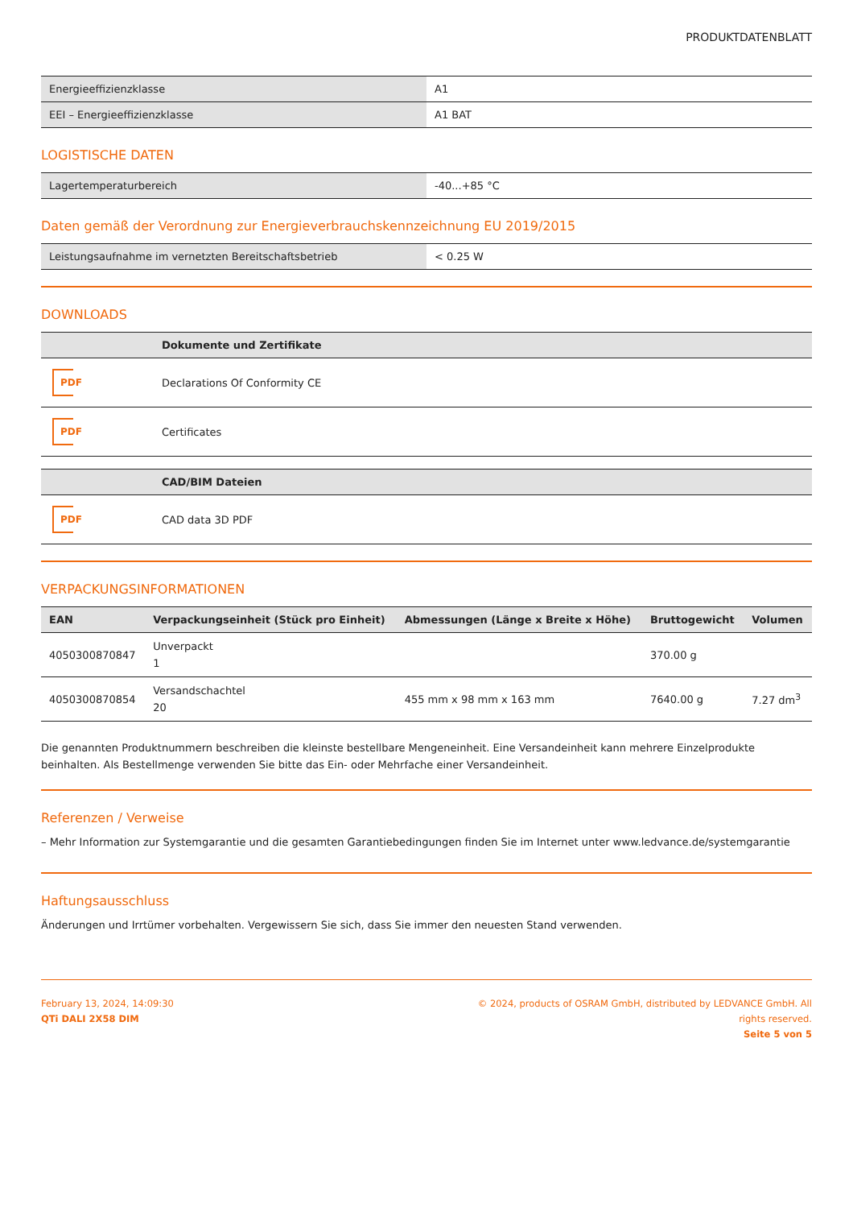PRODUKTDATENBLATT
| Energieeffizienzklasse | A1 |
| EEI – Energieeffizienzklasse | A1 BAT |
LOGISTISCHE DATEN
| Lagertemperaturbereich | -40...+85 °C |
Daten gemäß der Verordnung zur Energieverbrauchskennzeichnung EU 2019/2015
| Leistungsaufnahme im vernetzten Bereitschaftsbetrieb | < 0.25 W |
DOWNLOADS
| | Dokumente und Zertifikate |
| --- | --- |
| PDF | Declarations Of Conformity CE |
| PDF | Certificates |
| | CAD/BIM Dateien |
| --- | --- |
| PDF | CAD data 3D PDF |
VERPACKUNGSINFORMATIONEN
| EAN | Verpackungseinheit (Stück pro Einheit) | Abmessungen (Länge x Breite x Höhe) | Bruttogewicht | Volumen |
| --- | --- | --- | --- | --- |
| 4050300870847 | Unverpackt 1 | | 370.00 g | |
| 4050300870854 | Versandschachtel 20 | 455 mm x 98 mm x 163 mm | 7640.00 g | 7.27 dm<sup>3</sup> |
Die genannten Produktnummern beschreiben die kleinste bestellbare Mengeneinheit. Eine Versandeinheit kann mehrere Einzelprodukte beinhalten. Als Bestellmenge verwenden Sie bitte das Ein- oder Mehrfache einer Versandeinheit.
Referenzen / Verweise
– Mehr Information zur Systemgarantie und die gesamten Garantiebedingungen finden Sie im Internet unter www.ledvance.de/systemgarantie
Haftungsausschluss
Änderungen und Irrtümer vorbehalten. Vergewissern Sie sich, dass Sie immer den neuesten Stand verwenden.
February 13, 2024, 14:09:30
QTi DALI 2X58 DIM
© 2024, products of OSRAM GmbH, distributed by LEDVANCE GmbH. All rights reserved.
Seite 5 von 5